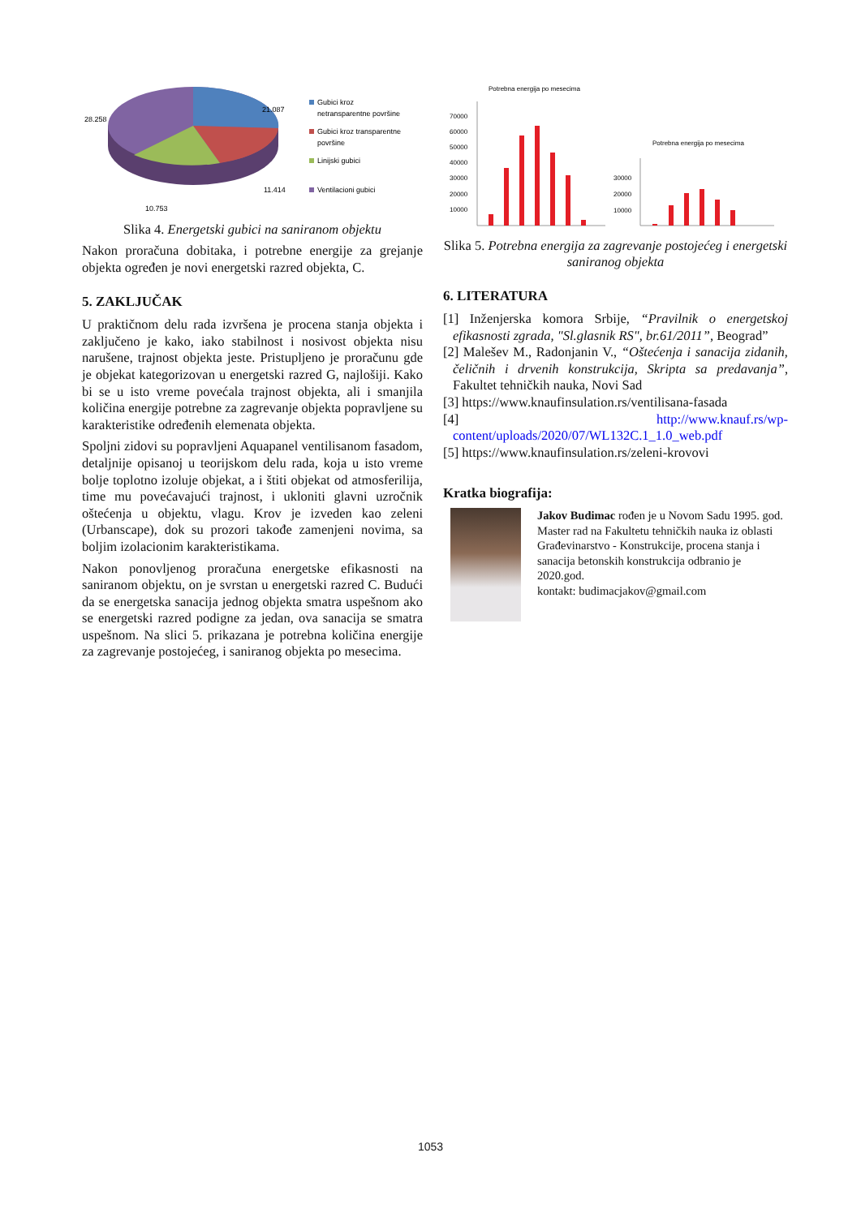21.087
28.258
11.414
10.753
Gubici kroz
netransparentne površine
Gubici kroz transparentne
površine
Linijski gubici
Ventilacioni gubici
Slika 4. Energetski gubici na saniranom objektu
Nakon proračuna dobitaka, i potrebne energije za grejanje objekta ogređen je novi energetski razred objekta, C.
5. ZAKLJUČAK
U praktičnom delu rada izvršena je procena stanja objekta i zaključeno je kako, iako stabilnost i nosivost objekta nisu narušene, trajnost objekta jeste. Pristupljeno je proračunu gde je objekat kategorizovan u energetski razred G, najlošiji. Kako bi se u isto vreme povećala trajnost objekta, ali i smanjila količina energije potrebne za zagrevanje objekta popravljene su karakteristike određenih elemenata objekta.
Spoljni zidovi su popravljeni Aquapanel ventilisanom fasadom, detaljnije opisanoj u teorijskom delu rada, koja u isto vreme bolje toplotno izoluje objekat, a i štiti objekat od atmosferilija, time mu povećavajući trajnost, i ukloniti glavni uzročnik oštećenja u objektu, vlagu. Krov je izveden kao zeleni (Urbanscape), dok su prozori takođe zamenjeni novima, sa boljim izolacionim karakteristikama.
Nakon ponovljenog proračuna energetske efikasnosti na saniranom objektu, on je svrstan u energetski razred C. Budući da se energetska sanacija jednog objekta smatra uspešnom ako se energetski razred podigne za jedan, ova sanacija se smatra uspešnom. Na slici 5. prikazana je potrebna količina energije za zagrevanje postojećeg, i saniranog objekta po mesecima.
Potrebna energija po mesecima
70000
60000
50000
40000
30000
20000
10000
Potrebna energija po mesecima
30000
20000
10000
Slika 5. Potrebna energija za zagrevanje postojećeg i energetski saniranog objekta
6. LITERATURA
[1] Inženjerska komora Srbije, “Pravilnik o energetskoj efikasnosti zgrada, "Sl.glasnik RS", br.61/2011”, Beograd”
[2] Malešev M., Radonjanin V., “Oštećenja i sanacija zidanih, čeličnih i drvenih konstrukcija, Skripta sa predavanja”, Fakultet tehničkih nauka, Novi Sad
[3] https://www.knaufinsulation.rs/ventilisana-fasada
[4] http://www.knauf.rs/wp-content/uploads/2020/07/WL132C.1_1.0_web.pdf
[5] https://www.knaufinsulation.rs/zeleni-krovovi
Kratka biografija:
Jakov Budimac rođen je u Novom Sadu 1995. god. Master rad na Fakultetu tehničkih nauka iz oblasti Građevinarstvo - Konstrukcije, procena stanja i sanacija betonskih konstrukcija odbranio je 2020.god.
kontakt: budimacjakov@gmail.com
1053